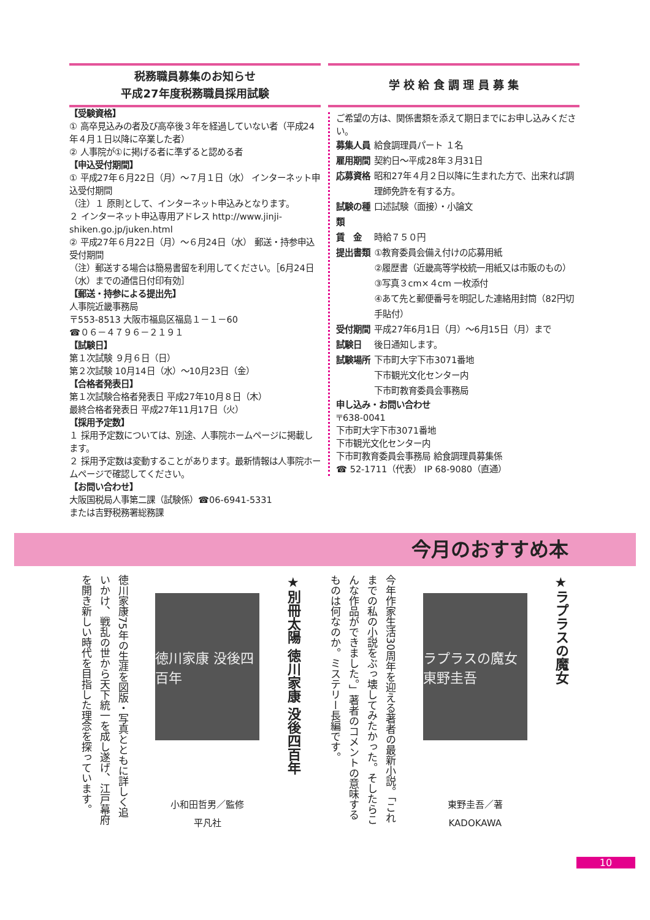税務職員募集のお知らせ
平成27年度税務職員採用試験
【受験資格】
① 高卒見込みの者及び高卒後３年を経過していない者（平成24年４月１日以降に卒業した者）
② 人事院が①に掲げる者に準ずると認める者
【申込受付期間】
① 平成27年６月22日（月）～７月１日（水） インターネット申込受付期間
（注）１ 原則として、インターネット申込みとなります。
２ インターネット申込専用アドレス http://www.jinji-shiken.go.jp/juken.html
② 平成27年６月22日（月）～６月24日（水） 郵送・持参申込受付期間
（注）郵送する場合は簡易書留を利用してください。［6月24日（水）までの通信日付印有効］
【郵送・持参による提出先】
人事院近畿事務局
〒553-8513 大阪市福島区福島１－１－60
☎０６－４７９６－２１９１
【試験日】
第１次試験 ９月６日（日）
第２次試験 10月14日（水）～10月23日（金）
【合格者発表日】
第１次試験合格者発表日 平成27年10月８日（木）
最終合格者発表日 平成27年11月17日（火）
【採用予定数】
１ 採用予定数については、別途、人事院ホームページに掲載します。
２ 採用予定数は変動することがあります。最新情報は人事院ホームページで確認してください。
【お問い合わせ】
大阪国税局人事第二課（試験係）☎06-6941-5331
または吉野税務署総務課
学 校 給 食 調 理 員 募 集
ご希望の方は、関係書類を添えて期日までにお申し込みください。
| 募集人員 | 給食調理員パート １名 |
| 雇用期間 | 契約日～平成28年３月31日 |
| 応募資格 | 昭和27年４月２日以降に生まれた方で、出来れば調理師免許を有する方。 |
| 試験の種類 | 口述試験（面接）・小論文 |
| 賃 金 | 時給７５０円 |
| 提出書類 | ①教育委員会備え付けの応募用紙 ②履歴書（近畿高等学校統一用紙又は市販のもの） ③写真３cm×４cm 一枚添付 ④あて先と郵便番号を明記した連絡用封筒（82円切手貼付） |
| 受付期間 | 平成27年6月1日（月）～6月15日（月）まで |
| 試験日 | 後日通知します。 |
| 試験場所 | 下市町大字下市3071番地 下市観光文化センター内 下市町教育委員会事務局 |
申し込み・お問い合わせ
〒638-0041
下市町大字下市3071番地
下市観光文化センター内
下市町教育委員会事務局 給食調理員募集係
☎ 52-1711（代表） IP 68-9080（直通）
今月のおすすめ本
★ラプラスの魔女
ラプラスの魔女 東野圭吾
東野圭吾／著
KADOKAWA
今年作家生活30周年を迎える著者の最新小説。「これまでの私の小説をぶっ壊してみたかった。そしたらこんな作品ができました。」著者のコメントの意味するものは何なのか。ミステリー長編です。
★別冊太陽 徳川家康 没後四百年
徳川家康 没後四百年
小和田哲男／監修
平凡社
徳川家康75年の生涯を図版・写真とともに詳しく追いかけ、戦乱の世から天下統一を成し遂げ、江戸幕府を開き新しい時代を目指した理念を探っています。
10